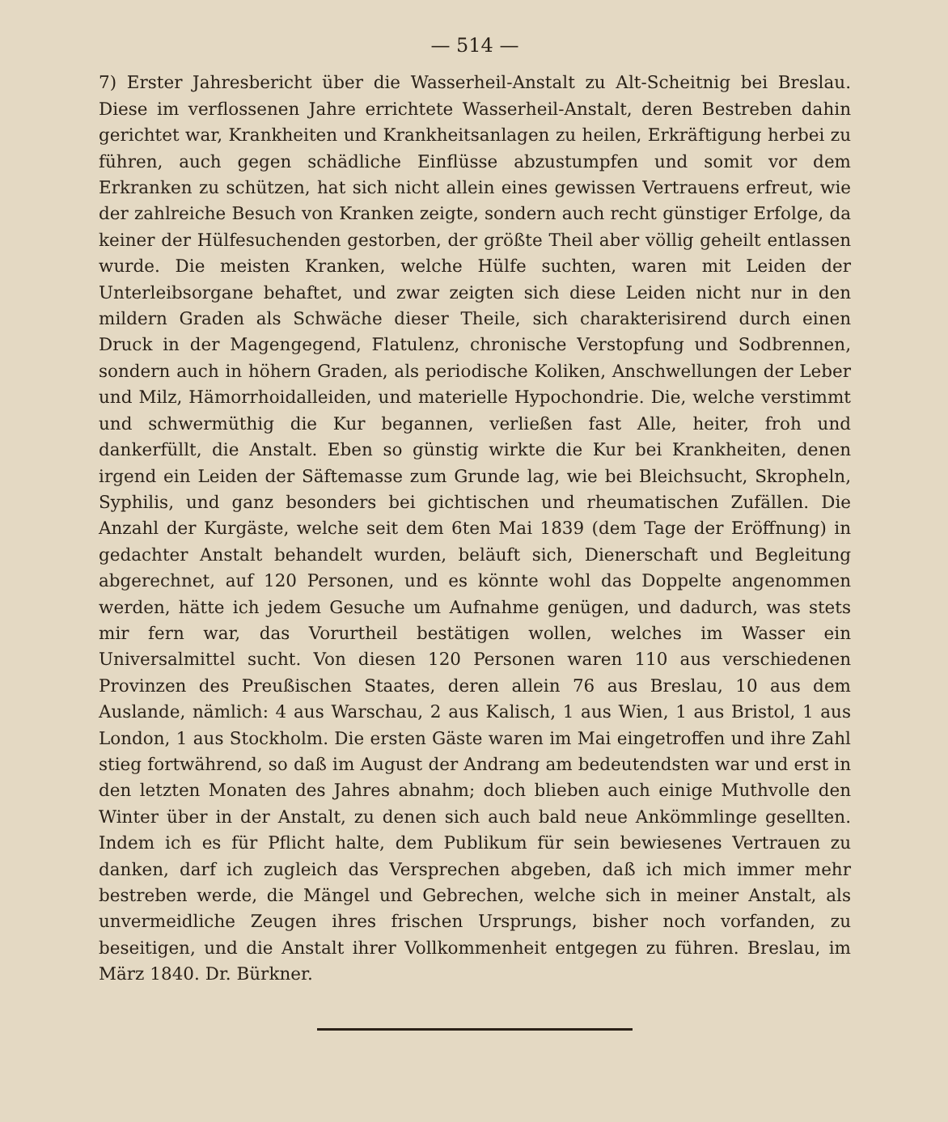— 514 —
7) Erster Jahresbericht über die Wasserheil-Anstalt zu Alt-Scheitnig bei Breslau. Diese im verflossenen Jahre errichtete Wasserheil-Anstalt, deren Bestreben dahin gerichtet war, Krankheiten und Krankheitsanlagen zu heilen, Erkräftigung herbei zu führen, auch gegen schädliche Einflüsse abzustumpfen und somit vor dem Erkranken zu schützen, hat sich nicht allein eines gewissen Vertrauens erfreut, wie der zahlreiche Besuch von Kranken zeigte, sondern auch recht günstiger Erfolge, da keiner der Hülfesuchenden gestorben, der größte Theil aber völlig geheilt entlassen wurde. Die meisten Kranken, welche Hülfe suchten, waren mit Leiden der Unterleibsorgane behaftet, und zwar zeigten sich diese Leiden nicht nur in den mildern Graden als Schwäche dieser Theile, sich charakterisirend durch einen Druck in der Magengegend, Flatulenz, chronische Verstopfung und Sodbrennen, sondern auch in höhern Graden, als periodische Koliken, Anschwellungen der Leber und Milz, Hämorrhoidalleiden, und materielle Hypochondrie. Die, welche verstimmt und schwermüthig die Kur begannen, verließen fast Alle, heiter, froh und dankerfüllt, die Anstalt. Eben so günstig wirkte die Kur bei Krankheiten, denen irgend ein Leiden der Säftemasse zum Grunde lag, wie bei Bleichsucht, Skropheln, Syphilis, und ganz besonders bei gichtischen und rheumatischen Zufällen. Die Anzahl der Kurgäste, welche seit dem 6ten Mai 1839 (dem Tage der Eröffnung) in gedachter Anstalt behandelt wurden, beläuft sich, Dienerschaft und Begleitung abgerechnet, auf 120 Personen, und es könnte wohl das Doppelte angenommen werden, hätte ich jedem Gesuche um Aufnahme genügen, und dadurch, was stets mir fern war, das Vorurtheil bestätigen wollen, welches im Wasser ein Universalmittel sucht. Von diesen 120 Personen waren 110 aus verschiedenen Provinzen des Preußischen Staates, deren allein 76 aus Breslau, 10 aus dem Auslande, nämlich: 4 aus Warschau, 2 aus Kalisch, 1 aus Wien, 1 aus Bristol, 1 aus London, 1 aus Stockholm. Die ersten Gäste waren im Mai eingetroffen und ihre Zahl stieg fortwährend, so daß im August der Andrang am bedeutendsten war und erst in den letzten Monaten des Jahres abnahm; doch blieben auch einige Muthvolle den Winter über in der Anstalt, zu denen sich auch bald neue Ankömmlinge gesellten. Indem ich es für Pflicht halte, dem Publikum für sein bewiesenes Vertrauen zu danken, darf ich zugleich das Versprechen abgeben, daß ich mich immer mehr bestreben werde, die Mängel und Gebrechen, welche sich in meiner Anstalt, als unvermeidliche Zeugen ihres frischen Ursprungs, bisher noch vorfanden, zu beseitigen, und die Anstalt ihrer Vollkommenheit entgegen zu führen. Breslau, im März 1840. Dr. Bürkner.